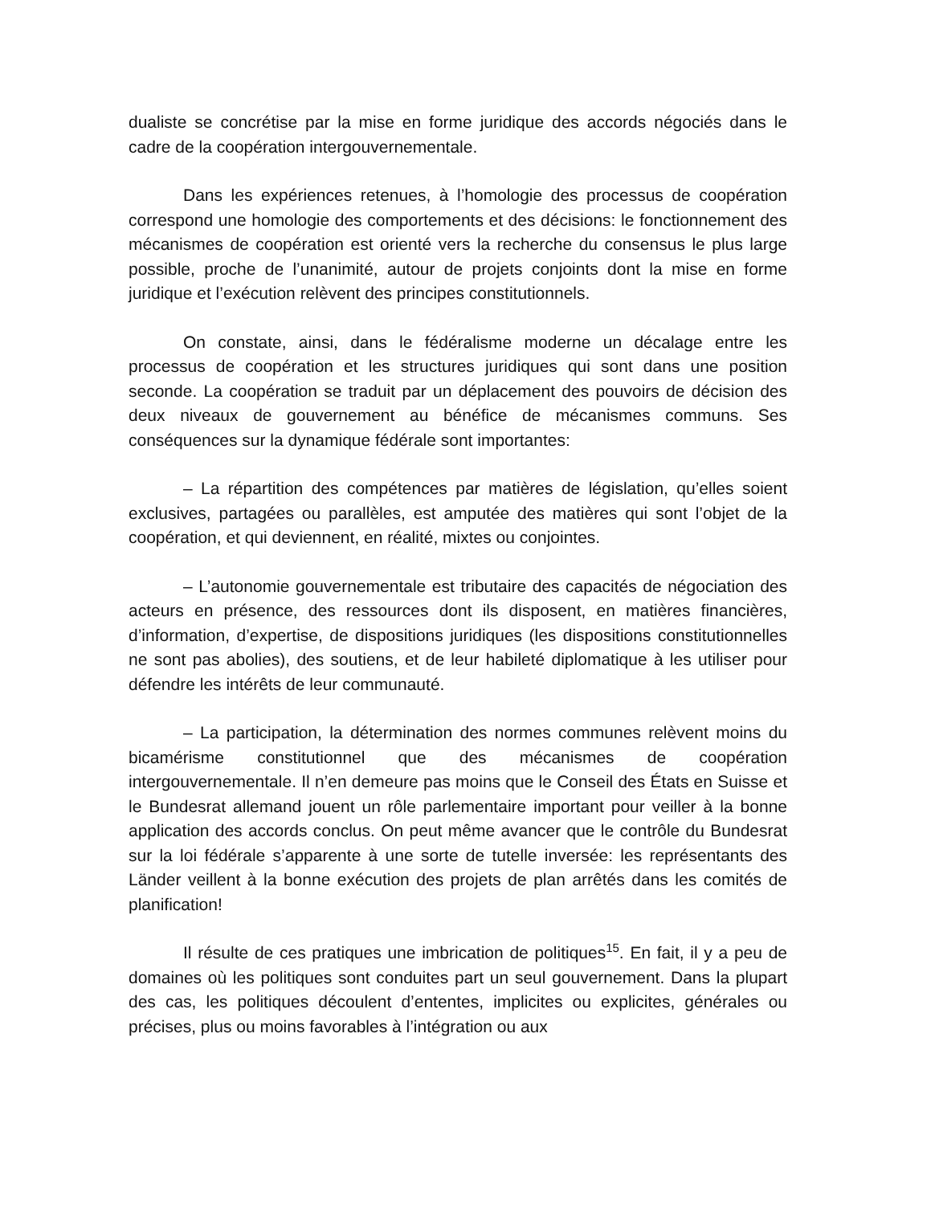dualiste se concrétise par la mise en forme juridique des accords négociés dans le cadre de la coopération intergouvernementale.
Dans les expériences retenues, à l’homologie des processus de coopération correspond une homologie des comportements et des décisions: le fonctionnement des mécanismes de coopération est orienté vers la recherche du consensus le plus large possible, proche de l’unanimité, autour de projets conjoints dont la mise en forme juridique et l’exécution relèvent des principes constitutionnels.
On constate, ainsi, dans le fédéralisme moderne un décalage entre les processus de coopération et les structures juridiques qui sont dans une position seconde. La coopération se traduit par un déplacement des pouvoirs de décision des deux niveaux de gouvernement au bénéfice de mécanismes communs. Ses conséquences sur la dynamique fédérale sont importantes:
– La répartition des compétences par matières de législation, qu’elles soient exclusives, partagées ou parallèles, est amputée des matières qui sont l’objet de la coopération, et qui deviennent, en réalité, mixtes ou conjointes.
– L’autonomie gouvernementale est tributaire des capacités de négociation des acteurs en présence, des ressources dont ils disposent, en matières financières, d’information, d’expertise, de dispositions juridiques (les dispositions constitutionnelles ne sont pas abolies), des soutiens, et de leur habileté diplomatique à les utiliser pour défendre les intérêts de leur communauté.
– La participation, la détermination des normes communes relèvent moins du bicamérisme constitutionnel que des mécanismes de coopération intergouvernementale. Il n’en demeure pas moins que le Conseil des États en Suisse et le Bundesrat allemand jouent un rôle parlementaire important pour veiller à la bonne application des accords conclus. On peut même avancer que le contrôle du Bundesrat sur la loi fédérale s’apparente à une sorte de tutelle inversée: les représentants des Länder veillent à la bonne exécution des projets de plan arrêtés dans les comités de planification!
Il résulte de ces pratiques une imbrication de politiques<sup>15</sup>. En fait, il y a peu de domaines où les politiques sont conduites part un seul gouvernement. Dans la plupart des cas, les politiques découlent d’ententes, implicites ou explicites, générales ou précises, plus ou moins favorables à l’intégration ou aux